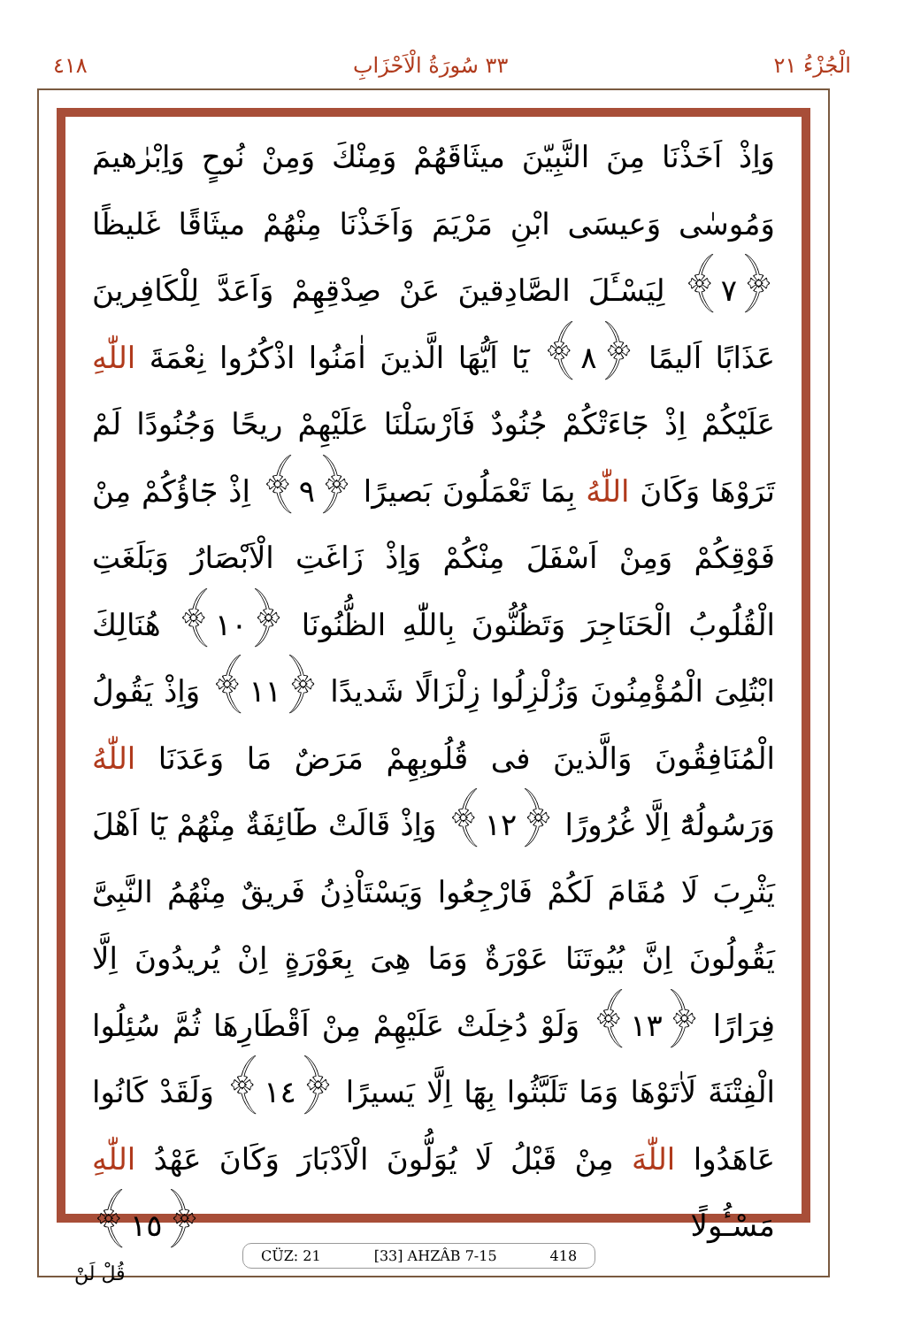الْجُزْءُ ٢١ ٣٣ سُورَةُ الْاَحْزَابِ ٤١٨
وَاِذْ اَخَذْنَا مِنَ النَّبِيّنَ ميثَاقَهُمْ وَمِنْكَ وَمِنْ نُوحٍ وَاِبْرٰهيمَ وَمُوسٰى وَعيسَى ابْنِ مَرْيَمَ وَاَخَذْنَا مِنْهُمْ ميثَاقًا غَليظًا ﴿٧﴾ لِيَسْـَٔلَ الصَّادِقينَ عَنْ صِدْقِهِمْ وَاَعَدَّ لِلْكَافِرينَ عَذَابًا اَليمًا ﴿٨﴾ يَٓا اَيُّهَا الَّذينَ اٰمَنُوا اذْكُرُوا نِعْمَةَ اللّٰهِ عَلَيْكُمْ اِذْ جَٓاءَتْكُمْ جُنُودٌ فَاَرْسَلْنَا عَلَيْهِمْ ريحًا وَجُنُودًا لَمْ تَرَوْهَا وَكَانَ اللّٰهُ بِمَا تَعْمَلُونَ بَصيرًا ﴿٩﴾ اِذْ جَٓاؤُكُمْ مِنْ فَوْقِكُمْ وَمِنْ اَسْفَلَ مِنْكُمْ وَاِذْ زَاغَتِ الْاَبْصَارُ وَبَلَغَتِ الْقُلُوبُ الْحَنَاجِرَ وَتَظُنُّونَ بِاللّٰهِ الظُّنُونَا ﴿١٠﴾ هُنَالِكَ ابْتُلِىَ الْمُؤْمِنُونَ وَزُلْزِلُوا زِلْزَالًا شَديدًا ﴿١١﴾ وَاِذْ يَقُولُ الْمُنَافِقُونَ وَالَّذينَ فى قُلُوبِهِمْ مَرَضٌ مَا وَعَدَنَا اللّٰهُ وَرَسُولُهُٓ اِلَّا غُرُورًا ﴿١٢﴾ وَاِذْ قَالَتْ طَٓائِفَةٌ مِنْهُمْ يَٓا اَهْلَ يَثْرِبَ لَا مُقَامَ لَكُمْ فَارْجِعُوا وَيَسْتَاْذِنُ فَريقٌ مِنْهُمُ النَّبِىَّ يَقُولُونَ اِنَّ بُيُوتَنَا عَوْرَةٌ وَمَا هِىَ بِعَوْرَةٍ اِنْ يُريدُونَ اِلَّا فِرَارًا ﴿١٣﴾ وَلَوْ دُخِلَتْ عَلَيْهِمْ مِنْ اَقْطَارِهَا ثُمَّ سُئِلُوا الْفِتْنَةَ لَاٰتَوْهَا وَمَا تَلَبَّثُوا بِهَٓا اِلَّا يَسيرًا ﴿١٤﴾ وَلَقَدْ كَانُوا عَاهَدُوا اللّٰهَ مِنْ قَبْلُ لَا يُوَلُّونَ الْاَدْبَارَ وَكَانَ عَهْدُ اللّٰهِ مَسْـُٔولًا ﴿١٥﴾
CÜZ: 21 [33] AHZÂB 7-15 418
قُلْ لَنْ